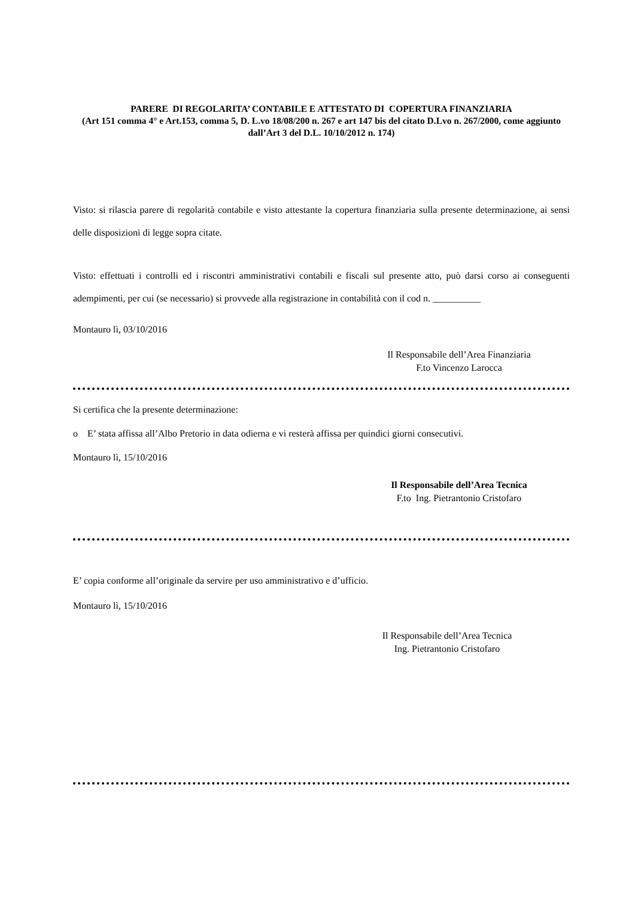PARERE DI REGOLARITA’ CONTABILE E ATTESTATO DI COPERTURA FINANZIARIA
(Art 151 comma 4° e Art.153, comma 5, D. L.vo 18/08/200 n. 267 e art 147 bis del citato D.Lvo n. 267/2000, come aggiunto dall’Art 3 del D.L. 10/10/2012 n. 174)
Visto: si rilascia parere di regolarità contabile e visto attestante la copertura finanziaria sulla presente determinazione, ai sensi delle disposizioni di legge sopra citate.
Visto: effettuati i controlli ed i riscontri amministrativi contabili e fiscali sul presente atto, può darsi corso ai conseguenti adempimenti, per cui (se necessario) si provvede alla registrazione in contabilità con il cod n. __________
Montauro lì, 03/10/2016
Il Responsabile dell’Area Finanziaria
F.to Vincenzo Larocca
Si certifica che la presente determinazione:
o E’ stata affissa all’Albo Pretorio in data odierna e vi resterà affissa per quindici giorni consecutivi.
Montauro lì, 15/10/2016
Il Responsabile dell’Area Tecnica
F.to Ing. Pietrantonio Cristofaro
E’ copia conforme all’originale da servire per uso amministrativo e d’ufficio.
Montauro lì, 15/10/2016
Il Responsabile dell’Area Tecnica
Ing. Pietrantonio Cristofaro